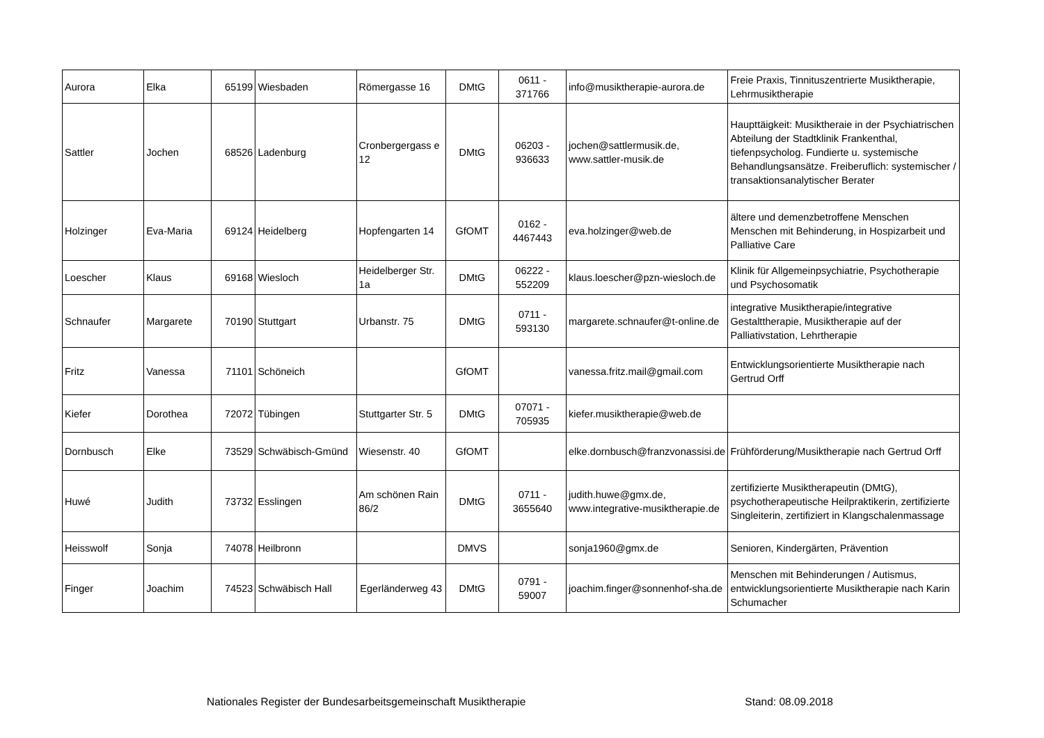| Aurora | Elka | 65199 | Wiesbaden | Römergasse 16 | DMtG | 0611 - 371766 | info@musiktherapie-aurora.de | Freie Praxis, Tinnituszentrierte Musiktherapie, Lehrmusiktherapie |
| Sattler | Jochen | 68526 | Ladenburg | Cronbergergass e 12 | DMtG | 06203 - 936633 | jochen@sattlermusik.de, www.sattler-musik.de | Haupttäigkeit: Musiktheraie in der Psychiatrischen Abteilung der Stadtklinik Frankenthal, tiefenpsycholog. Fundierte u. systemische Behandlungsansätze. Freiberuflich: systemischer / transaktionsanalytischer Berater |
| Holzinger | Eva-Maria | 69124 | Heidelberg | Hopfengarten 14 | GfOMT | 0162 - 4467443 | eva.holzinger@web.de | ältere und demenzbetroffene Menschen Menschen mit Behinderung, in Hospizarbeit und Palliative Care |
| Loescher | Klaus | 69168 | Wiesloch | Heidelberger Str. 1a | DMtG | 06222 - 552209 | klaus.loescher@pzn-wiesloch.de | Klinik für Allgemeinpsychiatrie, Psychotherapie und Psychosomatik |
| Schnaufer | Margarete | 70190 | Stuttgart | Urbanstr. 75 | DMtG | 0711 - 593130 | margarete.schnaufer@t-online.de | integrative Musiktherapie/integrative Gestalttherapie, Musiktherapie auf der Palliativstation, Lehrtherapie |
| Fritz | Vanessa | 71101 | Schöneich | | GfOMT | | vanessa.fritz.mail@gmail.com | Entwicklungsorientierte Musiktherapie nach Gertrud Orff |
| Kiefer | Dorothea | 72072 | Tübingen | Stuttgarter Str. 5 | DMtG | 07071 - 705935 | kiefer.musiktherapie@web.de | |
| Dornbusch | Elke | 73529 | Schwäbisch-Gmünd | Wiesenstr. 40 | GfOMT | | elke.dornbusch@franzvonassisi.de | Frühförderung/Musiktherapie nach Gertrud Orff |
| Huwé | Judith | 73732 | Esslingen | Am schönen Rain 86/2 | DMtG | 0711 - 3655640 | judith.huwe@gmx.de, www.integrative-musiktherapie.de | zertifizierte Musiktherapeutin (DMtG), psychotherapeutische Heilpraktikerin, zertifizierte Singleiterin, zertifiziert in Klangschalenmassage |
| Heisswolf | Sonja | 74078 | Heilbronn | | DMVS | | sonja1960@gmx.de | Senioren, Kindergärten, Prävention |
| Finger | Joachim | 74523 | Schwäbisch Hall | Egerländerweg 43 | DMtG | 0791 - 59007 | joachim.finger@sonnenhof-sha.de | Menschen mit Behinderungen / Autismus, entwicklungsorientierte Musiktherapie nach Karin Schumacher |
Nationales Register der Bundesarbeitsgemeinschaft Musiktherapie Stand: 08.09.2018